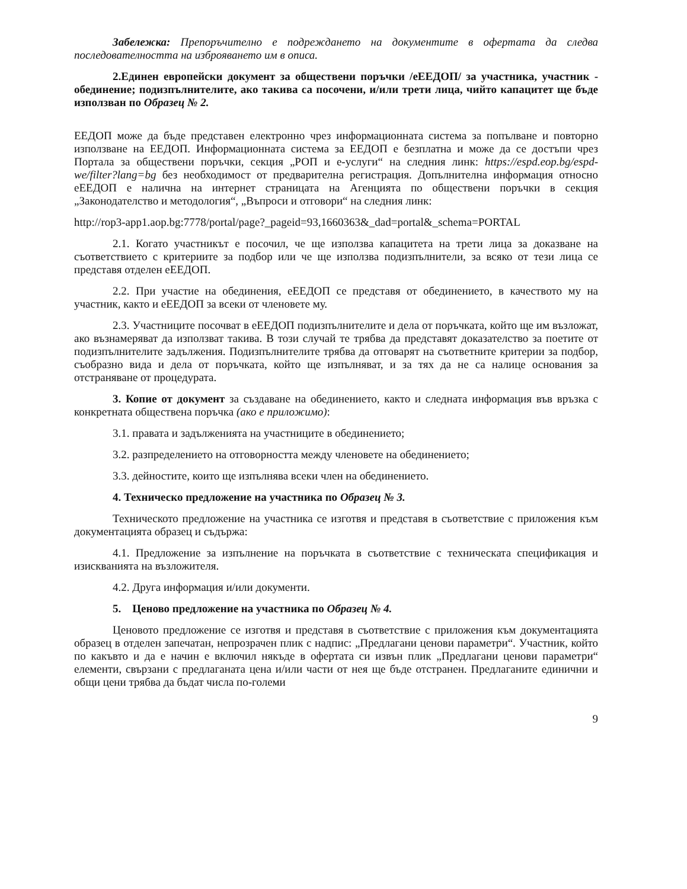Забележка: Препоръчително е подреждането на документите в офертата да следва последователността на изброяването им в описа.
2.Единен европейски документ за обществени поръчки /еЕЕДОП/ за участника, участник - обединение; подизпълнителите, ако такива са посочени, и/или трети лица, чийто капацитет ще бъде използван по Образец № 2.
ЕЕДОП може да бъде представен електронно чрез информационната система за попълване и повторно използване на ЕЕДОП. Информационната система за ЕЕДОП е безплатна и може да се достъпи чрез Портала за обществени поръчки, секция „РОП и е-услуги“ на следния линк: https://espd.eop.bg/espd-we/filter?lang=bg без необходимост от предварителна регистрация. Допълнителна информация относно еЕЕДОП е налична на интернет страницата на Агенцията по обществени поръчки в секция „Законодателство и методология“, „Въпроси и отговори“ на следния линк:
http://rop3-app1.aop.bg:7778/portal/page?_pageid=93,1660363&_dad=portal&_schema=PORTAL
2.1. Когато участникът е посочил, че ще използва капацитета на трети лица за доказване на съответствието с критериите за подбор или че ще използва подизпълнители, за всяко от тези лица се представя отделен еЕЕДОП.
2.2. При участие на обединения, еЕЕДОП се представя от обединението, в качеството му на участник, както и еЕЕДОП за всеки от членовете му.
2.3. Участниците посочват в еЕЕДОП подизпълнителите и дела от поръчката, който ще им възложат, ако възнамеряват да използват такива. В този случай те трябва да представят доказателство за поетите от подизпълнителите задължения. Подизпълнителите трябва да отговарят на съответните критерии за подбор, съобразно вида и дела от поръчката, който ще изпълняват, и за тях да не са налице основания за отстраняване от процедурата.
3. Копие от документ за създаване на обединението, както и следната информация във връзка с конкретната обществена поръчка (ако е приложимо):
3.1. правата и задълженията на участниците в обединението;
3.2. разпределението на отговорността между членовете на обединението;
3.3. дейностите, които ще изпълнява всеки член на обединението.
4. Техническо предложение на участника по Образец № 3.
Техническото предложение на участника се изготвя и представя в съответствие с приложения към документацията образец и съдържа:
4.1. Предложение за изпълнение на поръчката в съответствие с техническата спецификация и изискванията на възложителя.
4.2. Друга информация и/или документи.
5. Ценово предложение на участника по Образец № 4.
Ценовото предложение се изготвя и представя в съответствие с приложения към документацията образец в отделен запечатан, непрозрачен плик с надпис: „Предлагани ценови параметри“. Участник, който по какъвто и да е начин е включил някъде в офертата си извън плик „Предлагани ценови параметри“ елементи, свързани с предлаганата цена и/или части от нея ще бъде отстранен. Предлаганите единични и общи цени трябва да бъдат числа по-големи
9